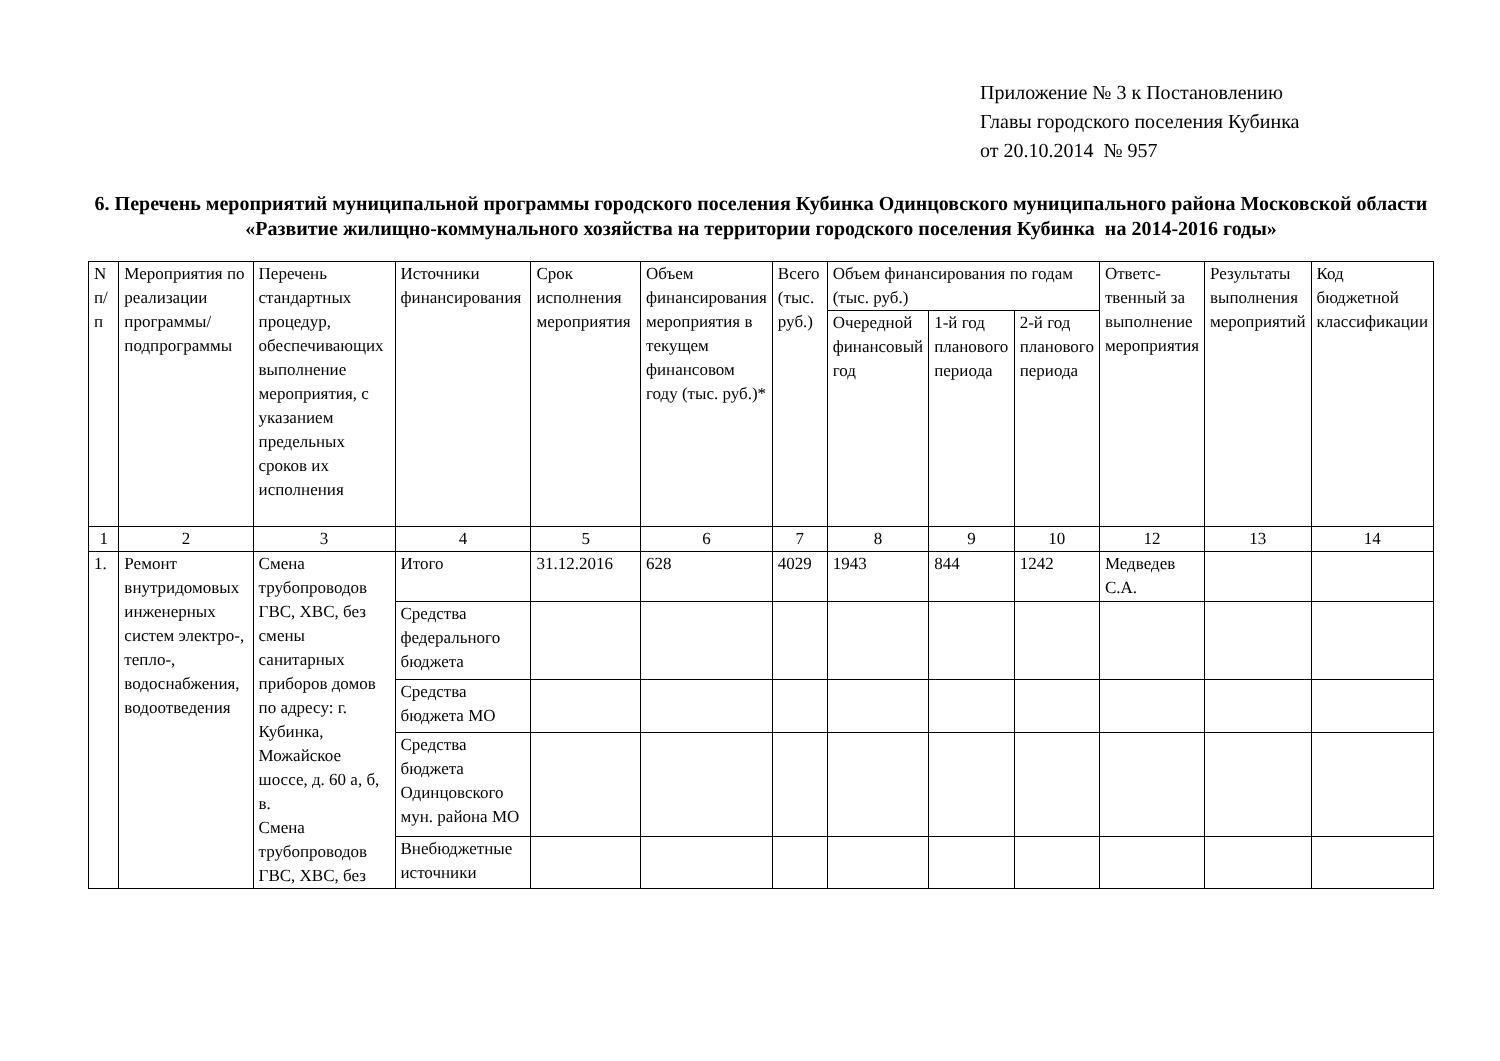Приложение № 3 к Постановлению
Главы городского поселения Кубинка
от 20.10.2014 № 957
6. Перечень мероприятий муниципальной программы городского поселения Кубинка Одинцовского муниципального района Московской области «Развитие жилищно-коммунального хозяйства на территории городского поселения Кубинка на 2014-2016 годы»
| N п/п | Мероприятия по реализации программы/ подпрограммы | Перечень стандартных процедур, обеспечивающих выполнение мероприятия, с указанием предельных сроков их исполнения | Источники финансирования | Срок исполнения мероприятия | Объем финансирования мероприятия в текущем финансовом году (тыс. руб.)* | Всего (тыс. руб.) | Объем финансирования по годам (тыс. руб.) | | | Ответс-твенный за выполнение мероприятия | Результаты выполнения мероприятий | Код бюджетной классификации |
| --- | --- | --- | --- | --- | --- | --- | --- | --- | --- | --- | --- | --- |
| | | | | | | | Очередной финансовый год | 1-й год планового периода | 2-й год планового периода | | | |
| 1 | 2 | 3 | 4 | 5 | 6 | 7 | 8 | 9 | 10 | 12 | 13 | 14 |
| 1. | Ремонт внутридомовых инженерных систем электро-, тепло-, водоснабжения, водоотведения | Смена трубопроводов ГВС, ХВС, без смены санитарных приборов домов по адресу: г. Кубинка, Можайское шоссе, д. 60 а, б, в. Смена трубопроводов ГВС, ХВС, без | Итого | 31.12.2016 | 628 | 4029 | 1943 | 844 | 1242 | Медведев С.А. | | |
| | | | Средства федерального бюджета | | | | | | | | | |
| | | | Средства бюджета МО | | | | | | | | | |
| | | | Средства бюджета Одинцовского мун. района МО | | | | | | | | | |
| | | | Внебюджетные источники | | | | | | | | | |